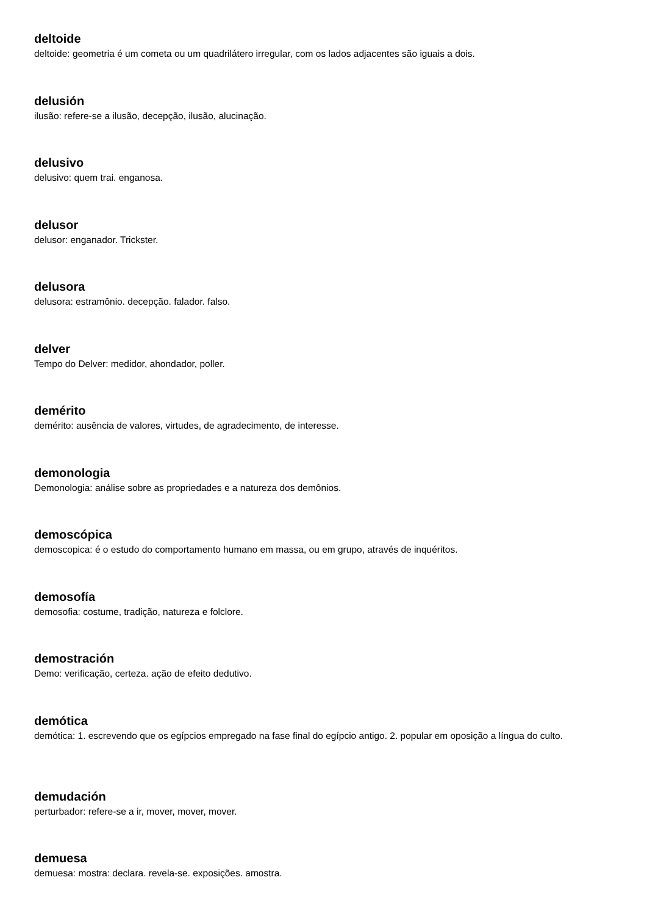deltoide
deltoide: geometria é um cometa ou um quadrilátero irregular, com os lados adjacentes são iguais a dois.
delusión
ilusão: refere-se a ilusão, decepção, ilusão, alucinação.
delusivo
delusivo: quem trai. enganosa.
delusor
delusor: enganador. Trickster.
delusora
delusora: estramônio. decepção. falador. falso.
delver
Tempo do Delver: medidor, ahondador, poller.
demérito
demérito: ausência de valores, virtudes, de agradecimento, de interesse.
demonologia
Demonologia: análise sobre as propriedades e a natureza dos demônios.
demoscópica
demoscopica: é o estudo do comportamento humano em massa, ou em grupo, através de inquéritos.
demosofía
demosofia: costume, tradição, natureza e folclore.
demostración
Demo: verificação, certeza. ação de efeito dedutivo.
demótica
demótica: 1. escrevendo que os egípcios empregado na fase final do egípcio antigo. 2. popular em oposição a língua do culto.
demudación
perturbador: refere-se a ir, mover, mover, mover.
demuesa
demuesa: mostra: declara. revela-se. exposições. amostra.